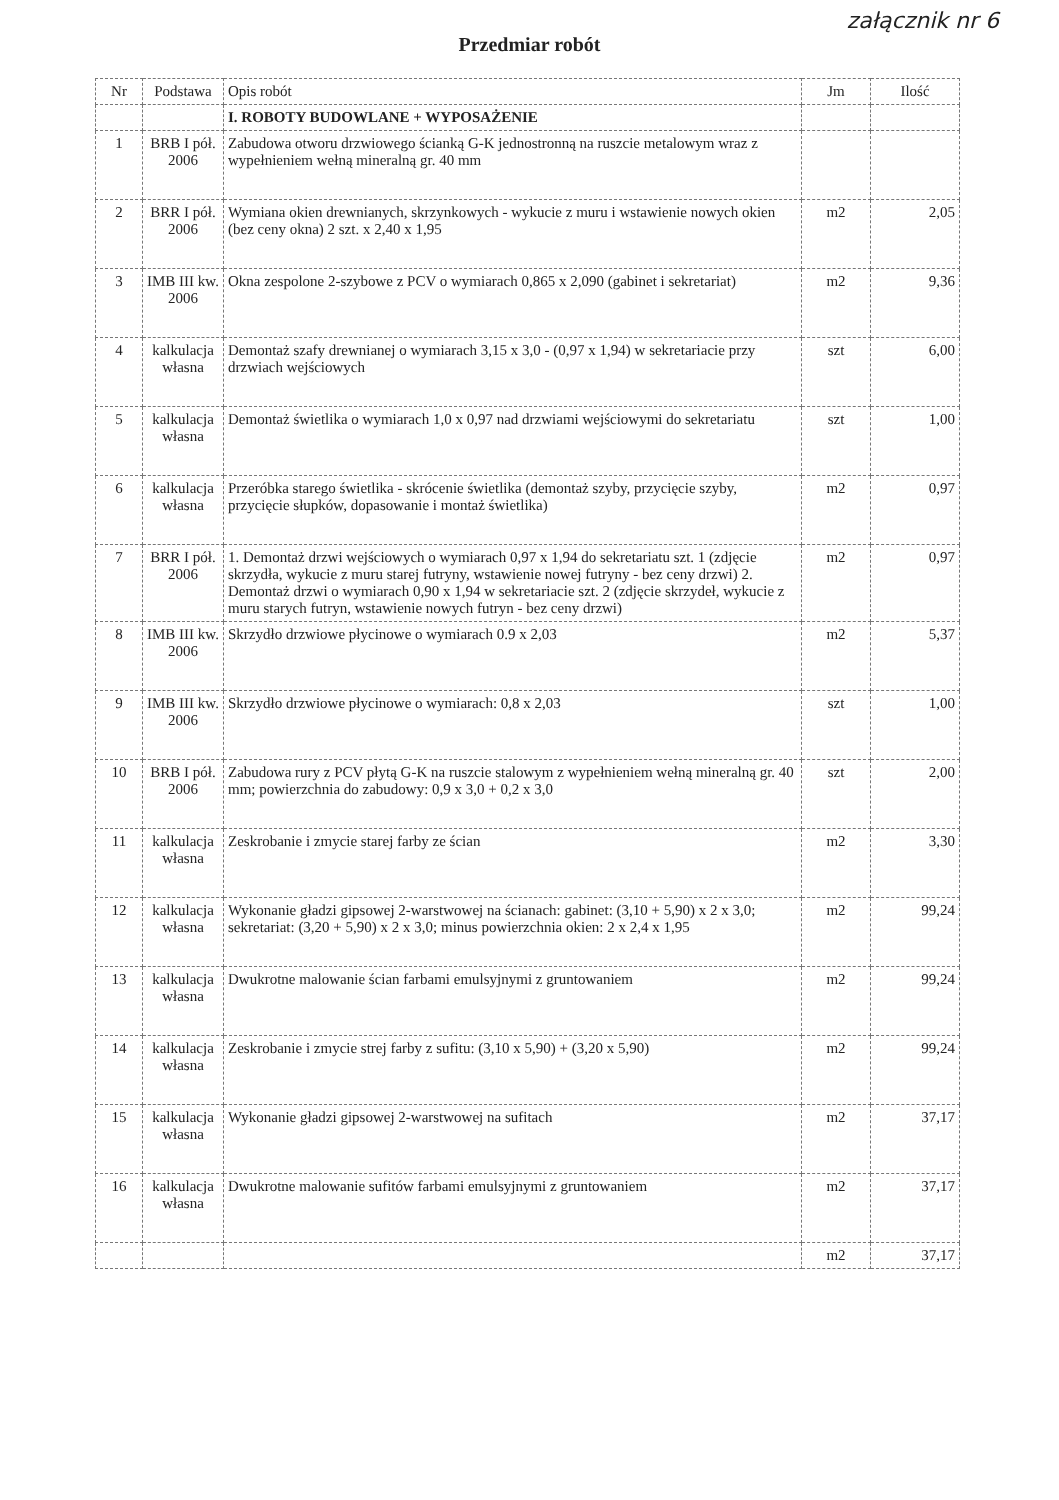załącznik nr 6
Przedmiar robót
| Nr | Podstawa | Opis robót | Jm | Ilość |
| --- | --- | --- | --- | --- |
| | | I. ROBOTY BUDOWLANE + WYPOSAŻENIE | | |
| 1 | BRB I pół. 2006 | Zabudowa otworu drzwiowego ścianką G-K jednostronną na ruszcie metalowym wraz z wypełnieniem wełną mineralną gr. 40 mm | | |
| 2 | BRR I pół. 2006 | Wymiana okien drewnianych, skrzynkowych - wykucie z muru i wstawienie nowych okien (bez ceny okna) 2 szt. x 2,40 x 1,95 | m2 | 2,05 |
| 3 | IMB III kw. 2006 | Okna zespolone 2-szybowe z PCV o wymiarach 0,865 x 2,090 (gabinet i sekretariat) | m2 | 9,36 |
| 4 | kalkulacja własna | Demontaż szafy drewnianej o wymiarach 3,15 x 3,0 - (0,97 x 1,94) w sekretariacie przy drzwiach wejściowych | szt | 6,00 |
| 5 | kalkulacja własna | Demontaż świetlika o wymiarach 1,0 x 0,97 nad drzwiami wejściowymi do sekretariatu | szt | 1,00 |
| 6 | kalkulacja własna | Przeróbka starego świetlika - skrócenie świetlika (demontaż szyby, przycięcie szyby, przycięcie słupków, dopasowanie i montaż świetlika) | m2 | 0,97 |
| 7 | BRR I pół. 2006 | 1. Demontaż drzwi wejściowych o wymiarach 0,97 x 1,94 do sekretariatu szt. 1 (zdjęcie skrzydła, wykucie z muru starej futryny, wstawienie nowej futryny - bez ceny drzwi) 2. Demontaż drzwi o wymiarach 0,90 x 1,94 w sekretariacie szt. 2 (zdjęcie skrzydeł, wykucie z muru starych futryn, wstawienie nowych futryn - bez ceny drzwi) | m2 | 0,97 |
| 8 | IMB III kw. 2006 | Skrzydło drzwiowe płycinowe o wymiarach 0.9 x 2,03 | m2 | 5,37 |
| 9 | IMB III kw. 2006 | Skrzydło drzwiowe płycinowe o wymiarach: 0,8 x 2,03 | szt | 1,00 |
| 10 | BRB I pół. 2006 | Zabudowa rury z PCV płytą G-K na ruszcie stalowym z wypełnieniem wełną mineralną gr. 40 mm; powierzchnia do zabudowy: 0,9 x 3,0 + 0,2 x 3,0 | szt | 2,00 |
| 11 | kalkulacja własna | Zeskrobanie i zmycie starej farby ze ścian | m2 | 3,30 |
| 12 | kalkulacja własna | Wykonanie gładzi gipsowej 2-warstwowej na ścianach: gabinet: (3,10 + 5,90) x 2 x 3,0; sekretariat: (3,20 + 5,90) x 2 x 3,0; minus powierzchnia okien: 2 x 2,4 x 1,95 | m2 | 99,24 |
| 13 | kalkulacja własna | Dwukrotne malowanie ścian farbami emulsyjnymi z gruntowaniem | m2 | 99,24 |
| 14 | kalkulacja własna | Zeskrobanie i zmycie strej farby z sufitu: (3,10 x 5,90) + (3,20 x 5,90) | m2 | 99,24 |
| 15 | kalkulacja własna | Wykonanie gładzi gipsowej 2-warstwowej na sufitach | m2 | 37,17 |
| 16 | kalkulacja własna | Dwukrotne malowanie sufitów farbami emulsyjnymi z gruntowaniem | m2 | 37,17 |
| | | | m2 | 37,17 |